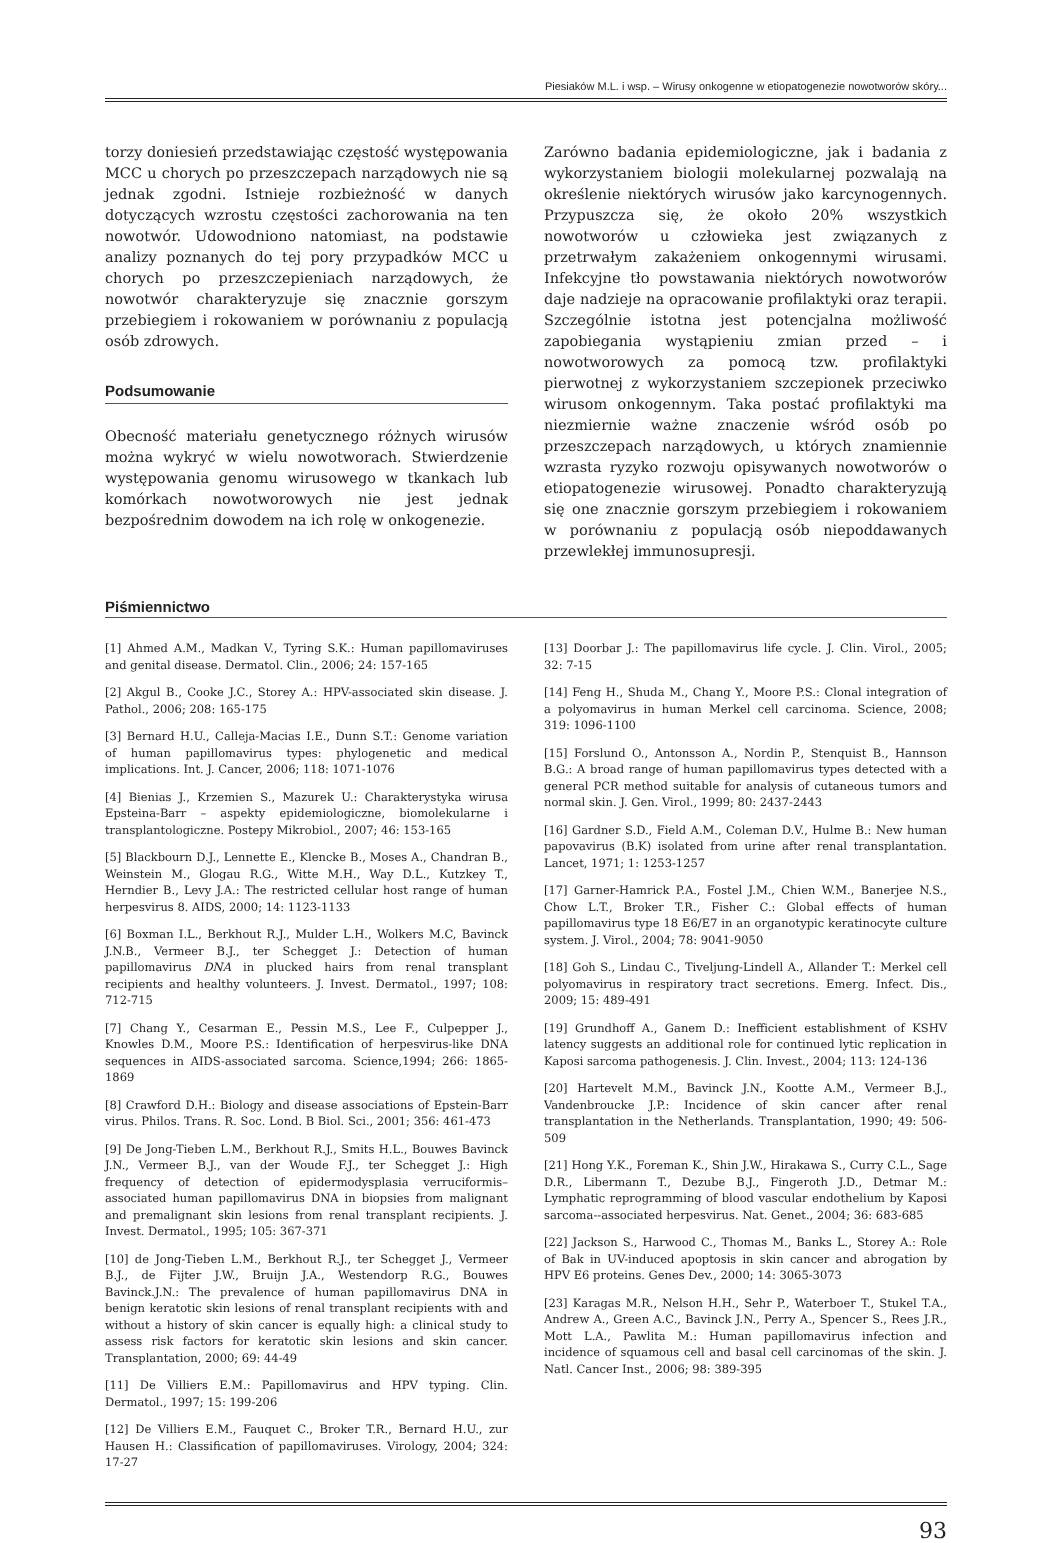Piesiaków M.L. i wsp. – Wirusy onkogenne w etiopatogenezie nowotworów skóry...
torzy doniesień przedstawiając częstość występowania MCC u chorych po przeszczepach narządowych nie są jednak zgodni. Istnieje rozbieżność w danych dotyczących wzrostu częstości zachorowania na ten nowotwór. Udowodniono natomiast, na podstawie analizy poznanych do tej pory przypadków MCC u chorych po przeszczepieniach narządowych, że nowotwór charakteryzuje się znacznie gorszym przebiegiem i rokowaniem w porównaniu z populacją osób zdrowych.
Podsumowanie
Obecność materiału genetycznego różnych wirusów można wykryć w wielu nowotworach. Stwierdzenie występowania genomu wirusowego w tkankach lub komórkach nowotworowych nie jest jednak bezpośrednim dowodem na ich rolę w onkogenezie.
Zarówno badania epidemiologiczne, jak i badania z wykorzystaniem biologii molekularnej pozwalają na określenie niektórych wirusów jako karcynogennych. Przypuszcza się, że około 20% wszystkich nowotworów u człowieka jest związanych z przetrwałym zakażeniem onkogennymi wirusami. Infekcyjne tło powstawania niektórych nowotworów daje nadzieje na opracowanie profilaktyki oraz terapii. Szczególnie istotna jest potencjalna możliwość zapobiegania wystąpieniu zmian przed – i nowotworowych za pomocą tzw. profilaktyki pierwotnej z wykorzystaniem szczepionek przeciwko wirusom onkogennym. Taka postać profilaktyki ma niezmiernie ważne znaczenie wśród osób po przeszczepach narządowych, u których znamiennie wzrasta ryzyko rozwoju opisywanych nowotworów o etiopatogenezie wirusowej. Ponadto charakteryzują się one znacznie gorszym przebiegiem i rokowaniem w porównaniu z populacją osób niepoddawanych przewlekłej immunosupresji.
Piśmiennictwo
[1] Ahmed A.M., Madkan V., Tyring S.K.: Human papillomaviruses and genital disease. Dermatol. Clin., 2006; 24: 157-165
[2] Akgul B., Cooke J.C., Storey A.: HPV-associated skin disease. J. Pathol., 2006; 208: 165-175
[3] Bernard H.U., Calleja-Macias I.E., Dunn S.T.: Genome variation of human papillomavirus types: phylogenetic and medical implications. Int. J. Cancer, 2006; 118: 1071-1076
[4] Bienias J., Krzemien S., Mazurek U.: Charakterystyka wirusa Epsteina-Barr – aspekty epidemiologiczne, biomolekularne i transplantologiczne. Postepy Mikrobiol., 2007; 46: 153-165
[5] Blackbourn D.J., Lennette E., Klencke B., Moses A., Chandran B., Weinstein M., Glogau R.G., Witte M.H., Way D.L., Kutzkey T., Herndier B., Levy J.A.: The restricted cellular host range of human herpesvirus 8. AIDS, 2000; 14: 1123-1133
[6] Boxman I.L., Berkhout R.J., Mulder L.H., Wolkers M.C, Bavinck J.N.B., Vermeer B.J., ter Schegget J.: Detection of human papillomavirus DNA in plucked hairs from renal transplant recipients and healthy volunteers. J. Invest. Dermatol., 1997; 108: 712-715
[7] Chang Y., Cesarman E., Pessin M.S., Lee F., Culpepper J., Knowles D.M., Moore P.S.: Identification of herpesvirus-like DNA sequences in AIDS-associated sarcoma. Science,1994; 266: 1865-1869
[8] Crawford D.H.: Biology and disease associations of Epstein-Barr virus. Philos. Trans. R. Soc. Lond. B Biol. Sci., 2001; 356: 461-473
[9] De Jong-Tieben L.M., Berkhout R.J., Smits H.L., Bouwes Bavinck J.N., Vermeer B.J., van der Woude F.J., ter Schegget J.: High frequency of detection of epidermodysplasia verruciformis– associated human papillomavirus DNA in biopsies from malignant and premalignant skin lesions from renal transplant recipients. J. Invest. Dermatol., 1995; 105: 367-371
[10] de Jong-Tieben L.M., Berkhout R.J., ter Schegget J., Vermeer B.J., de Fijter J.W., Bruijn J.A., Westendorp R.G., Bouwes Bavinck.J.N.: The prevalence of human papillomavirus DNA in benign keratotic skin lesions of renal transplant recipients with and without a history of skin cancer is equally high: a clinical study to assess risk factors for keratotic skin lesions and skin cancer. Transplantation, 2000; 69: 44-49
[11] De Villiers E.M.: Papillomavirus and HPV typing. Clin. Dermatol., 1997; 15: 199-206
[12] De Villiers E.M., Fauquet C., Broker T.R., Bernard H.U., zur Hausen H.: Classification of papillomaviruses. Virology, 2004; 324: 17-27
[13] Doorbar J.: The papillomavirus life cycle. J. Clin. Virol., 2005; 32: 7-15
[14] Feng H., Shuda M., Chang Y., Moore P.S.: Clonal integration of a polyomavirus in human Merkel cell carcinoma. Science, 2008; 319: 1096-1100
[15] Forslund O., Antonsson A., Nordin P., Stenquist B., Hannson B.G.: A broad range of human papillomavirus types detected with a general PCR method suitable for analysis of cutaneous tumors and normal skin. J. Gen. Virol., 1999; 80: 2437-2443
[16] Gardner S.D., Field A.M., Coleman D.V., Hulme B.: New human papovavirus (B.K) isolated from urine after renal transplantation. Lancet, 1971; 1: 1253-1257
[17] Garner-Hamrick P.A., Fostel J.M., Chien W.M., Banerjee N.S., Chow L.T., Broker T.R., Fisher C.: Global effects of human papillomavirus type 18 E6/E7 in an organotypic keratinocyte culture system. J. Virol., 2004; 78: 9041-9050
[18] Goh S., Lindau C., Tiveljung-Lindell A., Allander T.: Merkel cell polyomavirus in respiratory tract secretions. Emerg. Infect. Dis., 2009; 15: 489-491
[19] Grundhoff A., Ganem D.: Inefficient establishment of KSHV latency suggests an additional role for continued lytic replication in Kaposi sarcoma pathogenesis. J. Clin. Invest., 2004; 113: 124-136
[20] Hartevelt M.M., Bavinck J.N., Kootte A.M., Vermeer B.J., Vandenbroucke J.P.: Incidence of skin cancer after renal transplantation in the Netherlands. Transplantation, 1990; 49: 506-509
[21] Hong Y.K., Foreman K., Shin J.W., Hirakawa S., Curry C.L., Sage D.R., Libermann T., Dezube B.J., Fingeroth J.D., Detmar M.: Lymphatic reprogramming of blood vascular endothelium by Kaposi sarcoma--associated herpesvirus. Nat. Genet., 2004; 36: 683-685
[22] Jackson S., Harwood C., Thomas M., Banks L., Storey A.: Role of Bak in UV-induced apoptosis in skin cancer and abrogation by HPV E6 proteins. Genes Dev., 2000; 14: 3065-3073
[23] Karagas M.R., Nelson H.H., Sehr P., Waterboer T., Stukel T.A., Andrew A., Green A.C., Bavinck J.N., Perry A., Spencer S., Rees J.R., Mott L.A., Pawlita M.: Human papillomavirus infection and incidence of squamous cell and basal cell carcinomas of the skin. J. Natl. Cancer Inst., 2006; 98: 389-395
93